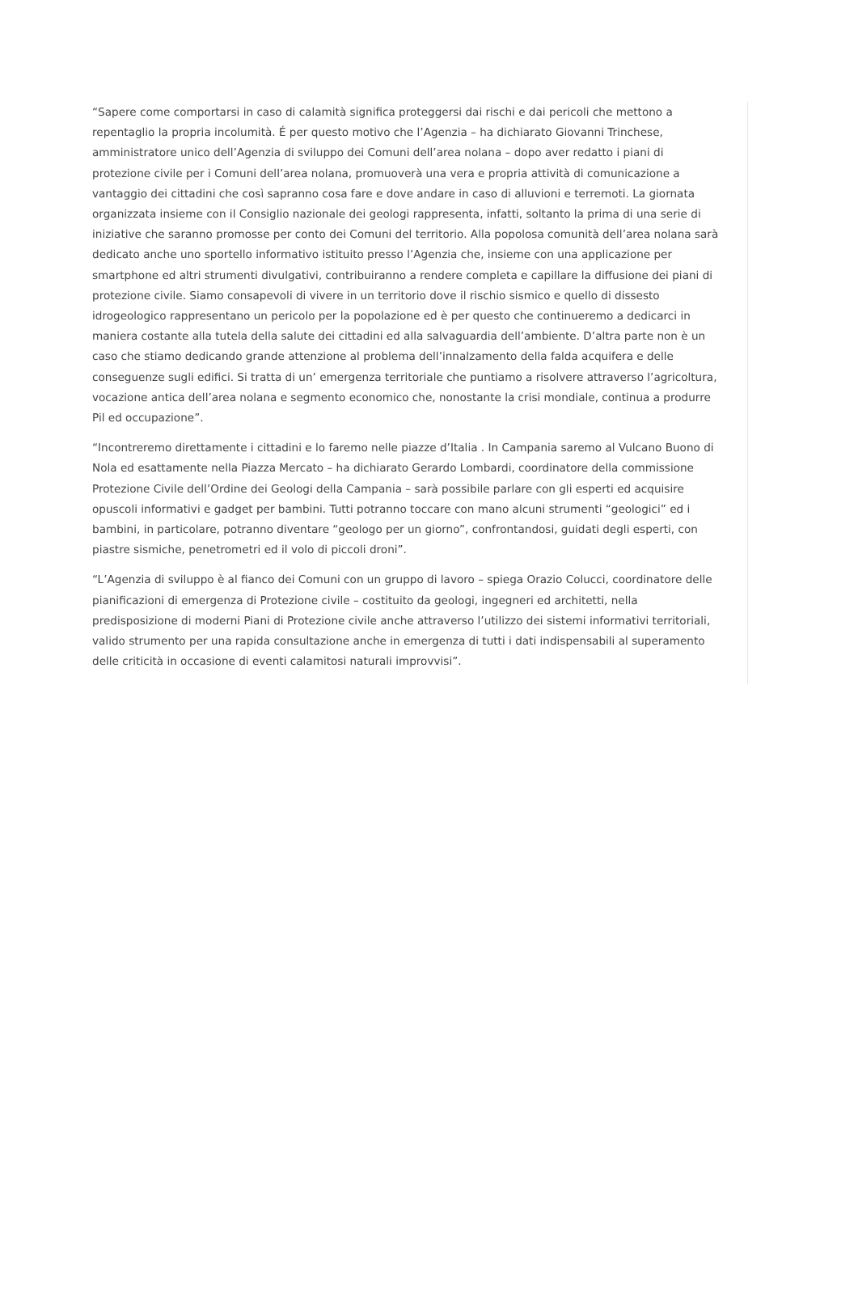“Sapere come comportarsi in caso di calamità significa proteggersi dai rischi e dai pericoli che mettono a repentaglio la propria incolumità. É per questo motivo che l’Agenzia – ha dichiarato Giovanni Trinchese, amministratore unico dell’Agenzia di sviluppo dei Comuni dell’area nolana – dopo aver redatto i piani di protezione civile per i Comuni dell’area nolana, promuoverà una vera e propria attività di comunicazione a vantaggio dei cittadini che così sapranno cosa fare e dove andare in caso di alluvioni e terremoti. La giornata organizzata insieme con il Consiglio nazionale dei geologi rappresenta, infatti, soltanto la prima di una serie di iniziative che saranno promosse per conto dei Comuni del territorio. Alla popolosa comunità dell’area nolana sarà dedicato anche uno sportello informativo istituito presso l’Agenzia che, insieme con una applicazione per smartphone ed altri strumenti divulgativi, contribuiranno a rendere completa e capillare la diffusione dei piani di protezione civile. Siamo consapevoli di vivere in un territorio dove il rischio sismico e quello di dissesto idrogeologico rappresentano un pericolo per la popolazione ed è per questo che continueremo a dedicarci in maniera costante alla tutela della salute dei cittadini ed alla salvaguardia dell’ambiente. D’altra parte non è un caso che stiamo dedicando grande attenzione al problema dell’innalzamento della falda acquifera e delle conseguenze sugli edifici. Si tratta di un’ emergenza territoriale che puntiamo a risolvere attraverso l’agricoltura, vocazione antica dell’area nolana e segmento economico che, nonostante la crisi mondiale, continua a produrre Pil ed occupazione”.
“Incontreremo direttamente i cittadini e lo faremo nelle piazze d’Italia . In Campania saremo al Vulcano Buono di Nola ed esattamente nella Piazza Mercato – ha dichiarato Gerardo Lombardi, coordinatore della commissione Protezione Civile dell’Ordine dei Geologi della Campania – sarà possibile parlare con gli esperti ed acquisire opuscoli informativi e gadget per bambini. Tutti potranno toccare con mano alcuni strumenti “geologici” ed i bambini, in particolare, potranno diventare “geologo per un giorno”, confrontandosi, guidati degli esperti, con piastre sismiche, penetrometri ed il volo di piccoli droni”.
“L’Agenzia di sviluppo è al fianco dei Comuni con un gruppo di lavoro – spiega Orazio Colucci, coordinatore delle pianificazioni di emergenza di Protezione civile – costituito da geologi, ingegneri ed architetti, nella predisposizione di moderni Piani di Protezione civile anche attraverso l’utilizzo dei sistemi informativi territoriali, valido strumento per una rapida consultazione anche in emergenza di tutti i dati indispensabili al superamento delle criticità in occasione di eventi calamitosi naturali improvvisi”.